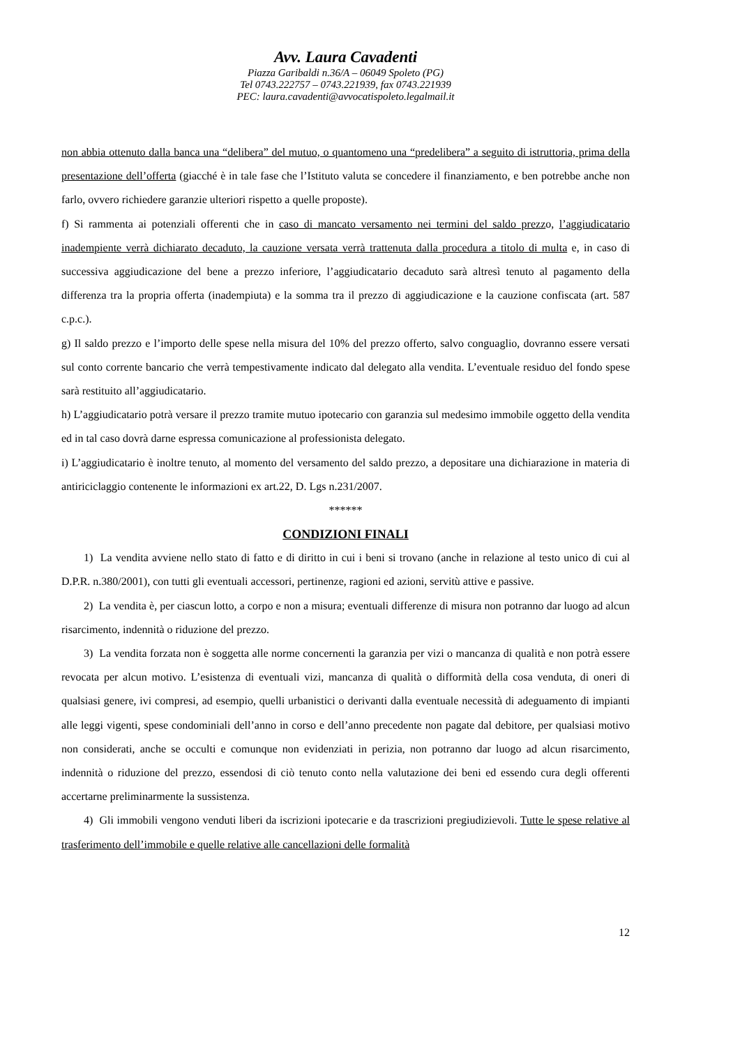Avv. Laura Cavadenti
Piazza Garibaldi n.36/A – 06049 Spoleto (PG)
Tel 0743.222757 – 0743.221939, fax 0743.221939
PEC: laura.cavadenti@avvocatispoleto.legalmail.it
non abbia ottenuto dalla banca una “delibera” del mutuo, o quantomeno una “predelibera” a seguito di istruttoria, prima della presentazione dell’offerta (giacché è in tale fase che l’Istituto valuta se concedere il finanziamento, e ben potrebbe anche non farlo, ovvero richiedere garanzie ulteriori rispetto a quelle proposte).
f) Si rammenta ai potenziali offerenti che in caso di mancato versamento nei termini del saldo prezzo, l’aggiudicatario inadempiente verrà dichiarato decaduto, la cauzione versata verrà trattenuta dalla procedura a titolo di multa e, in caso di successiva aggiudicazione del bene a prezzo inferiore, l’aggiudicatario decaduto sarà altresì tenuto al pagamento della differenza tra la propria offerta (inadempiuta) e la somma tra il prezzo di aggiudicazione e la cauzione confiscata (art. 587 c.p.c.).
g) Il saldo prezzo e l’importo delle spese nella misura del 10% del prezzo offerto, salvo conguaglio, dovranno essere versati sul conto corrente bancario che verrà tempestivamente indicato dal delegato alla vendita. L’eventuale residuo del fondo spese sarà restituito all’aggiudicatario.
h) L’aggiudicatario potrà versare il prezzo tramite mutuo ipotecario con garanzia sul medesimo immobile oggetto della vendita ed in tal caso dovrà darne espressa comunicazione al professionista delegato.
i) L’aggiudicatario è inoltre tenuto, al momento del versamento del saldo prezzo, a depositare una dichiarazione in materia di antiriciclaggio contenente le informazioni ex art.22, D. Lgs n.231/2007.
******
CONDIZIONI FINALI
1) La vendita avviene nello stato di fatto e di diritto in cui i beni si trovano (anche in relazione al testo unico di cui al D.P.R. n.380/2001), con tutti gli eventuali accessori, pertinenze, ragioni ed azioni, servitù attive e passive.
2) La vendita è, per ciascun lotto, a corpo e non a misura; eventuali differenze di misura non potranno dar luogo ad alcun risarcimento, indennità o riduzione del prezzo.
3) La vendita forzata non è soggetta alle norme concernenti la garanzia per vizi o mancanza di qualità e non potrà essere revocata per alcun motivo. L’esistenza di eventuali vizi, mancanza di qualità o difformità della cosa venduta, di oneri di qualsiasi genere, ivi compresi, ad esempio, quelli urbanistici o derivanti dalla eventuale necessità di adeguamento di impianti alle leggi vigenti, spese condominiali dell’anno in corso e dell’anno precedente non pagate dal debitore, per qualsiasi motivo non considerati, anche se occulti e comunque non evidenziati in perizia, non potranno dar luogo ad alcun risarcimento, indennità o riduzione del prezzo, essendosi di ciò tenuto conto nella valutazione dei beni ed essendo cura degli offerenti accertarne preliminarmente la sussistenza.
4) Gli immobili vengono venduti liberi da iscrizioni ipotecarie e da trascrizioni pregiudizievoli. Tutte le spese relative al trasferimento dell’immobile e quelle relative alle cancellazioni delle formalità
12